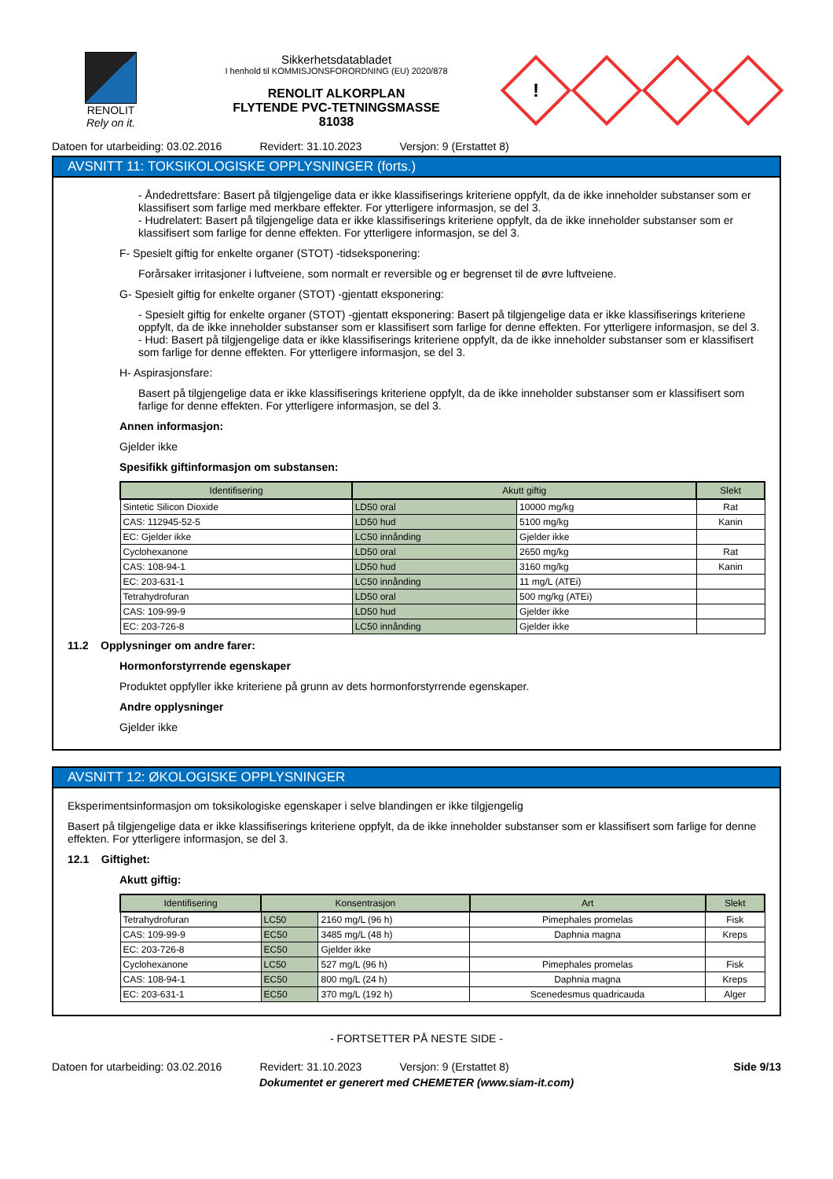RENOLIT
Rely on it.
Sikkerhetsdatabladet
I henhold til KOMMISJONSFORORDNING (EU) 2020/878
RENOLIT ALKORPLAN
FLYTENDE PVC-TETNINGSMASSE
81038
!
Datoen for utarbeiding: 03.02.2016 Revidert: 31.10.2023 Versjon: 9 (Erstattet 8)
AVSNITT 11: TOKSIKOLOGISKE OPPLYSNINGER (forts.)
- Åndedrettsfare: Basert på tilgjengelige data er ikke klassifiserings kriteriene oppfylt, da de ikke inneholder substanser som er klassifisert som farlige med merkbare effekter. For ytterligere informasjon, se del 3.
- Hudrelatert: Basert på tilgjengelige data er ikke klassifiserings kriteriene oppfylt, da de ikke inneholder substanser som er klassifisert som farlige for denne effekten. For ytterligere informasjon, se del 3.
F- Spesielt giftig for enkelte organer (STOT) -tidseksponering:
Forårsaker irritasjoner i luftveiene, som normalt er reversible og er begrenset til de øvre luftveiene.
G- Spesielt giftig for enkelte organer (STOT) -gjentatt eksponering:
- Spesielt giftig for enkelte organer (STOT) -gjentatt eksponering: Basert på tilgjengelige data er ikke klassifiserings kriteriene oppfylt, da de ikke inneholder substanser som er klassifisert som farlige for denne effekten. For ytterligere informasjon, se del 3.
- Hud: Basert på tilgjengelige data er ikke klassifiserings kriteriene oppfylt, da de ikke inneholder substanser som er klassifisert som farlige for denne effekten. For ytterligere informasjon, se del 3.
H- Aspirasjonsfare:
Basert på tilgjengelige data er ikke klassifiserings kriteriene oppfylt, da de ikke inneholder substanser som er klassifisert som farlige for denne effekten. For ytterligere informasjon, se del 3.
Annen informasjon:
Gjelder ikke
Spesifikk giftinformasjon om substansen:
| Identifisering | Akutt giftig | | Slekt |
| --- | --- | --- | --- |
| Sintetic Silicon Dioxide | LD50 oral | 10000 mg/kg | Rat |
| CAS: 112945-52-5 | LD50 hud | 5100 mg/kg | Kanin |
| EC: Gjelder ikke | LC50 innånding | Gjelder ikke | |
| Cyclohexanone | LD50 oral | 2650 mg/kg | Rat |
| CAS: 108-94-1 | LD50 hud | 3160 mg/kg | Kanin |
| EC: 203-631-1 | LC50 innånding | 11 mg/L (ATEi) | |
| Tetrahydrofuran | LD50 oral | 500 mg/kg (ATEi) | |
| CAS: 109-99-9 | LD50 hud | Gjelder ikke | |
| EC: 203-726-8 | LC50 innånding | Gjelder ikke | |
11.2 Opplysninger om andre farer:
Hormonforstyrrende egenskaper
Produktet oppfyller ikke kriteriene på grunn av dets hormonforstyrrende egenskaper.
Andre opplysninger
Gjelder ikke
AVSNITT 12: ØKOLOGISKE OPPLYSNINGER
Eksperimentsinformasjon om toksikologiske egenskaper i selve blandingen er ikke tilgjengelig
Basert på tilgjengelige data er ikke klassifiserings kriteriene oppfylt, da de ikke inneholder substanser som er klassifisert som farlige for denne effekten. For ytterligere informasjon, se del 3.
12.1 Giftighet:
Akutt giftig:
| Identifisering | Konsentrasjon | | Art | Slekt |
| --- | --- | --- | --- | --- |
| Tetrahydrofuran | LC50 | 2160 mg/L (96 h) | Pimephales promelas | Fisk |
| CAS: 109-99-9 | EC50 | 3485 mg/L (48 h) | Daphnia magna | Kreps |
| EC: 203-726-8 | EC50 | Gjelder ikke | | |
| Cyclohexanone | LC50 | 527 mg/L (96 h) | Pimephales promelas | Fisk |
| CAS: 108-94-1 | EC50 | 800 mg/L (24 h) | Daphnia magna | Kreps |
| EC: 203-631-1 | EC50 | 370 mg/L (192 h) | Scenedesmus quadricauda | Alger |
- FORTSETTER PÅ NESTE SIDE -
Datoen for utarbeiding: 03.02.2016 Revidert: 31.10.2023 Versjon: 9 (Erstattet 8) Side 9/13
Dokumentet er generert med CHEMETER (www.siam-it.com)